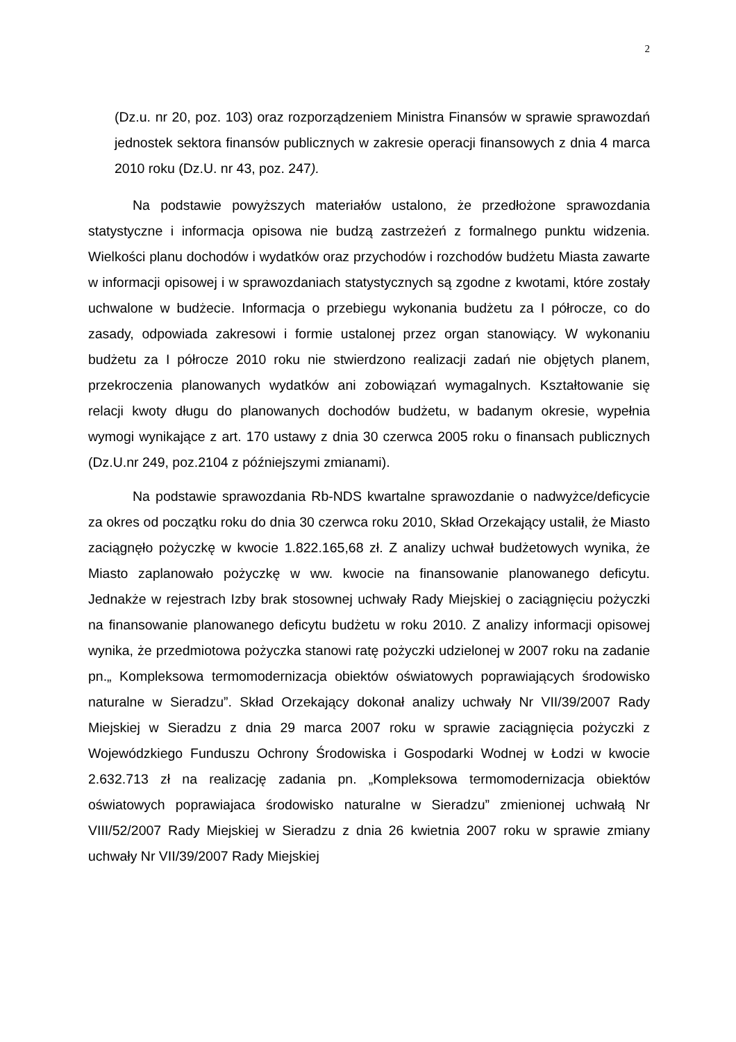2
(Dz.u. nr 20, poz. 103) oraz rozporządzeniem Ministra Finansów w sprawie sprawozdań jednostek sektora finansów publicznych w zakresie operacji finansowych z dnia 4 marca 2010 roku (Dz.U. nr 43, poz. 247).
Na podstawie powyższych materiałów ustalono, że przedłożone sprawozdania statystyczne i informacja opisowa nie budzą zastrzeżeń z formalnego punktu widzenia. Wielkości planu dochodów i wydatków oraz przychodów i rozchodów budżetu Miasta zawarte w informacji opisowej i w sprawozdaniach statystycznych są zgodne z kwotami, które zostały uchwalone w budżecie. Informacja o przebiegu wykonania budżetu za I półrocze, co do zasady, odpowiada zakresowi i formie ustalonej przez organ stanowiący. W wykonaniu budżetu za I półrocze 2010 roku nie stwierdzono realizacji zadań nie objętych planem, przekroczenia planowanych wydatków ani zobowiązań wymagalnych. Kształtowanie się relacji kwoty długu do planowanych dochodów budżetu, w badanym okresie, wypełnia wymogi wynikające z art. 170 ustawy z dnia 30 czerwca 2005 roku o finansach publicznych (Dz.U.nr 249, poz.2104 z późniejszymi zmianami).
Na podstawie sprawozdania Rb-NDS kwartalne sprawozdanie o nadwyżce/deficycie za okres od początku roku do dnia 30 czerwca roku 2010, Skład Orzekający ustalił, że Miasto zaciągnęło pożyczkę w kwocie 1.822.165,68 zł. Z analizy uchwał budżetowych wynika, że Miasto zaplanowało pożyczkę w ww. kwocie na finansowanie planowanego deficytu. Jednakże w rejestrach Izby brak stosownej uchwały Rady Miejskiej o zaciągnięciu pożyczki na finansowanie planowanego deficytu budżetu w roku 2010. Z analizy informacji opisowej wynika, że przedmiotowa pożyczka stanowi ratę pożyczki udzielonej w 2007 roku na zadanie pn.„ Kompleksowa termomodernizacja obiektów oświatowych poprawiających środowisko naturalne w Sieradzu”. Skład Orzekający dokonał analizy uchwały Nr VII/39/2007 Rady Miejskiej w Sieradzu z dnia 29 marca 2007 roku w sprawie zaciągnięcia pożyczki z Wojewódzkiego Funduszu Ochrony Środowiska i Gospodarki Wodnej w Łodzi w kwocie 2.632.713 zł na realizację zadania pn. „Kompleksowa termomodernizacja obiektów oświatowych poprawiajaca środowisko naturalne w Sieradzu” zmienionej uchwałą Nr VIII/52/2007 Rady Miejskiej w Sieradzu z dnia 26 kwietnia 2007 roku w sprawie zmiany uchwały Nr VII/39/2007 Rady Miejskiej